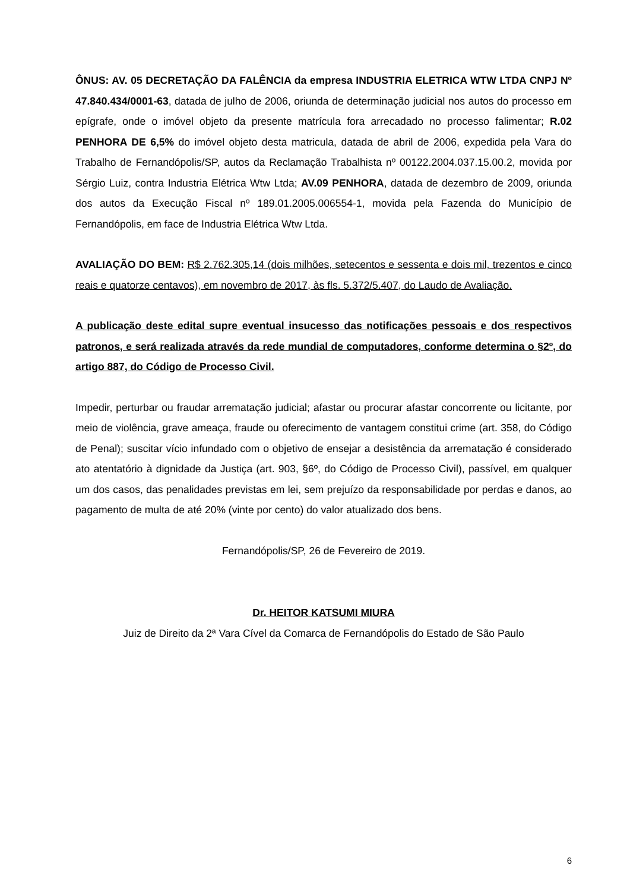ÔNUS: AV. 05 DECRETAÇÃO DA FALÊNCIA da empresa INDUSTRIA ELETRICA WTW LTDA CNPJ Nº 47.840.434/0001-63, datada de julho de 2006, oriunda de determinação judicial nos autos do processo em epígrafe, onde o imóvel objeto da presente matrícula fora arrecadado no processo falimentar; R.02 PENHORA DE 6,5% do imóvel objeto desta matricula, datada de abril de 2006, expedida pela Vara do Trabalho de Fernandópolis/SP, autos da Reclamação Trabalhista nº 00122.2004.037.15.00.2, movida por Sérgio Luiz, contra Industria Elétrica Wtw Ltda; AV.09 PENHORA, datada de dezembro de 2009, oriunda dos autos da Execução Fiscal nº 189.01.2005.006554-1, movida pela Fazenda do Município de Fernandópolis, em face de Industria Elétrica Wtw Ltda.
AVALIAÇÃO DO BEM: R$ 2.762.305,14 (dois milhões, setecentos e sessenta e dois mil, trezentos e cinco reais e quatorze centavos), em novembro de 2017, às fls. 5.372/5.407, do Laudo de Avaliação.
A publicação deste edital supre eventual insucesso das notificações pessoais e dos respectivos patronos, e será realizada através da rede mundial de computadores, conforme determina o §2º, do artigo 887, do Código de Processo Civil.
Impedir, perturbar ou fraudar arrematação judicial; afastar ou procurar afastar concorrente ou licitante, por meio de violência, grave ameaça, fraude ou oferecimento de vantagem constitui crime (art. 358, do Código de Penal); suscitar vício infundado com o objetivo de ensejar a desistência da arrematação é considerado ato atentatório à dignidade da Justiça (art. 903, §6º, do Código de Processo Civil), passível, em qualquer um dos casos, das penalidades previstas em lei, sem prejuízo da responsabilidade por perdas e danos, ao pagamento de multa de até 20% (vinte por cento) do valor atualizado dos bens.
Fernandópolis/SP, 26 de Fevereiro de 2019.
Dr. HEITOR KATSUMI MIURA
Juiz de Direito da 2ª Vara Cível da Comarca de Fernandópolis do Estado de São Paulo
6